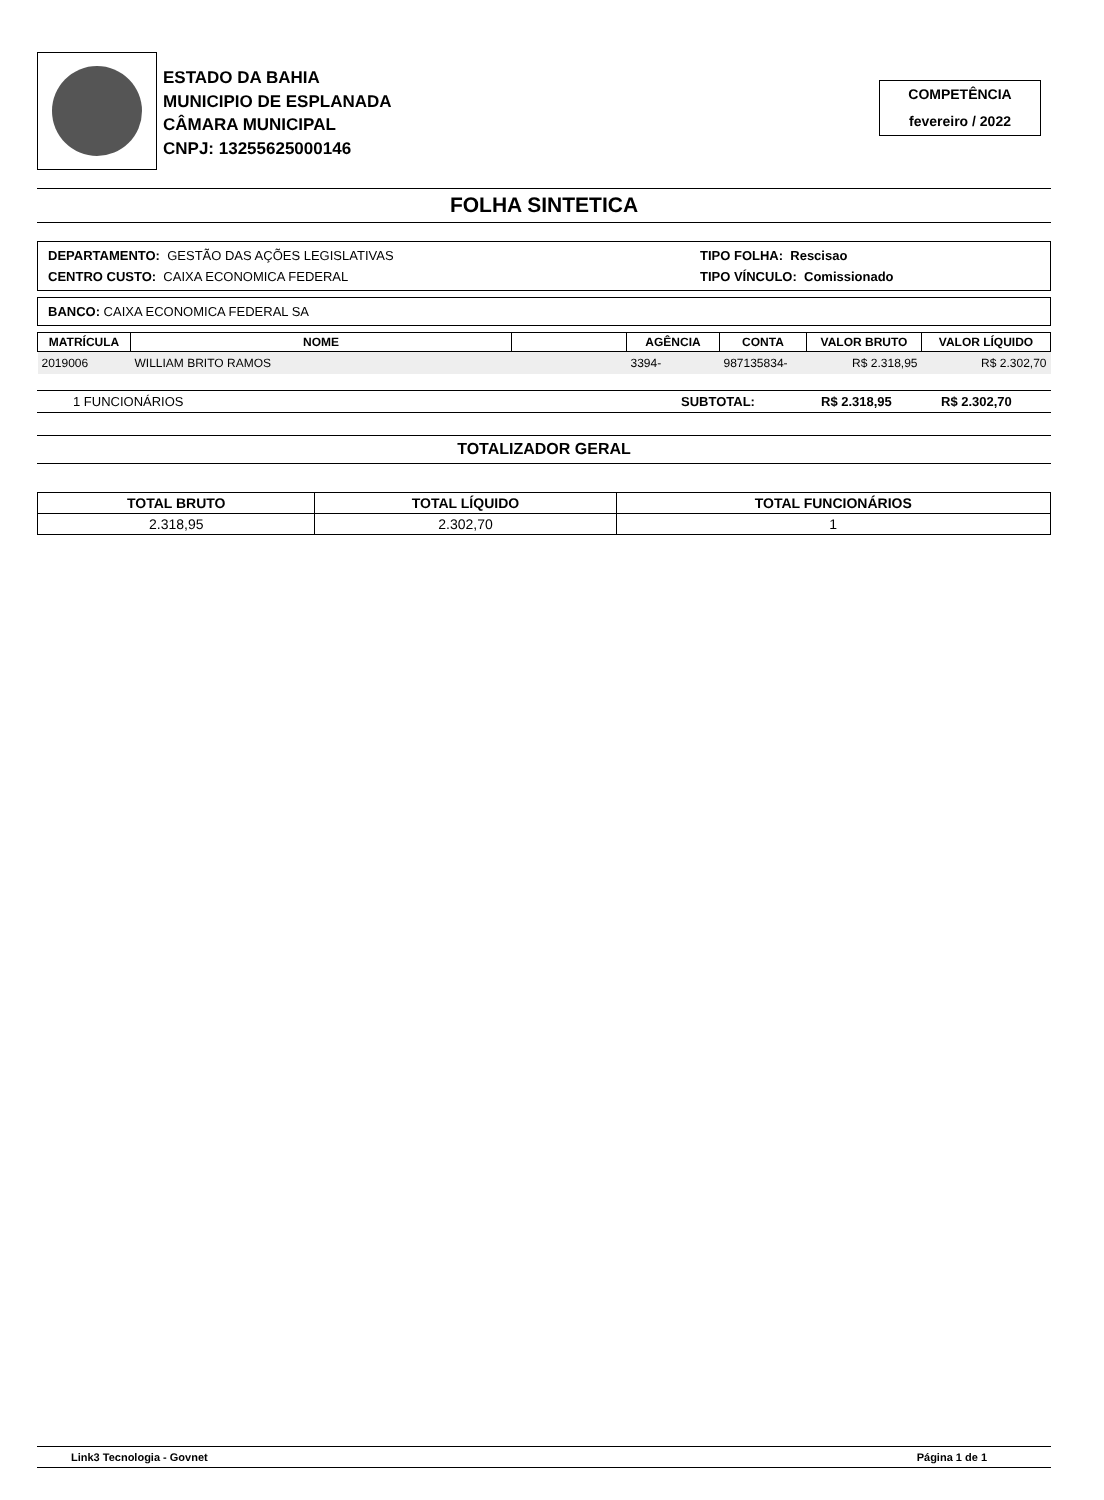ESTADO DA BAHIA
MUNICIPIO DE ESPLANADA
CÂMARA MUNICIPAL
CNPJ: 13255625000146
COMPETÊNCIA
fevereiro / 2022
FOLHA SINTETICA
DEPARTAMENTO: GESTÃO DAS AÇÕES LEGISLATIVAS
CENTRO CUSTO: CAIXA ECONOMICA FEDERAL
TIPO FOLHA: Rescisao
TIPO VÍNCULO: Comissionado
BANCO: CAIXA ECONOMICA FEDERAL SA
| MATRÍCULA | NOME | | AGÊNCIA | CONTA | VALOR BRUTO | VALOR LÍQUIDO |
| --- | --- | --- | --- | --- | --- | --- |
| 2019006 | WILLIAM BRITO RAMOS | | 3394- | 987135834- | R$ 2.318,95 | R$ 2.302,70 |
1 FUNCIONÁRIOS SUBTOTAL: R$ 2.318,95 R$ 2.302,70
TOTALIZADOR GERAL
| TOTAL BRUTO | TOTAL LÍQUIDO | TOTAL FUNCIONÁRIOS |
| --- | --- | --- |
| 2.318,95 | 2.302,70 | 1 |
Link3 Tecnologia - Govnet Página 1 de 1